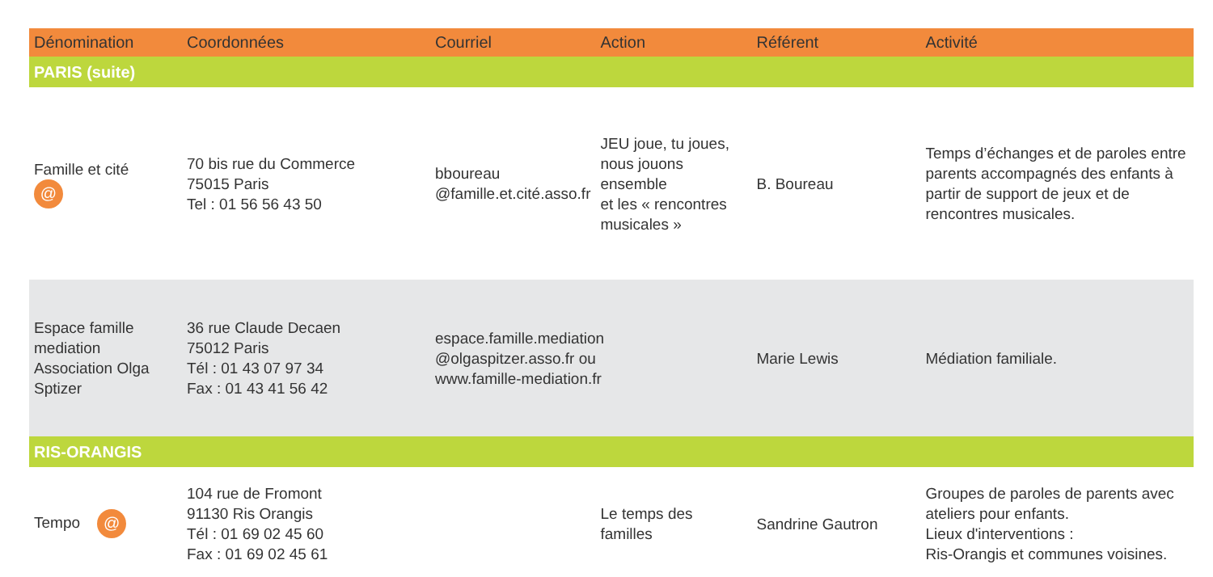| Dénomination | Coordonnées | Courriel | Action | Référent | Activité |
| --- | --- | --- | --- | --- | --- |
| PARIS (suite) | | | | | |
| Famille et cité @ | 70 bis rue du Commerce 75015 Paris Tel : 01 56 56 43 50 | bboureau @famille.et.cité.asso.fr | JEU joue, tu joues, nous jouons ensemble et les « rencontres musicales » | B. Boureau | Temps d’échanges et de paroles entre parents accompagnés des enfants à partir de support de jeux et de rencontres musicales. |
| Espace famille mediation Association Olga Sptizer | 36 rue Claude Decaen 75012 Paris Tél : 01 43 07 97 34 Fax : 01 43 41 56 42 | espace.famille.mediation @olgaspitzer.asso.fr ou www.famille-mediation.fr | | Marie Lewis | Médiation familiale. |
| RIS-ORANGIS | | | | | |
| Tempo @ | 104 rue de Fromont 91130 Ris Orangis Tél : 01 69 02 45 60 Fax : 01 69 02 45 61 | | Le temps des familles | Sandrine Gautron | Groupes de paroles de parents avec ateliers pour enfants. Lieux d'interventions : Ris-Orangis et communes voisines. |